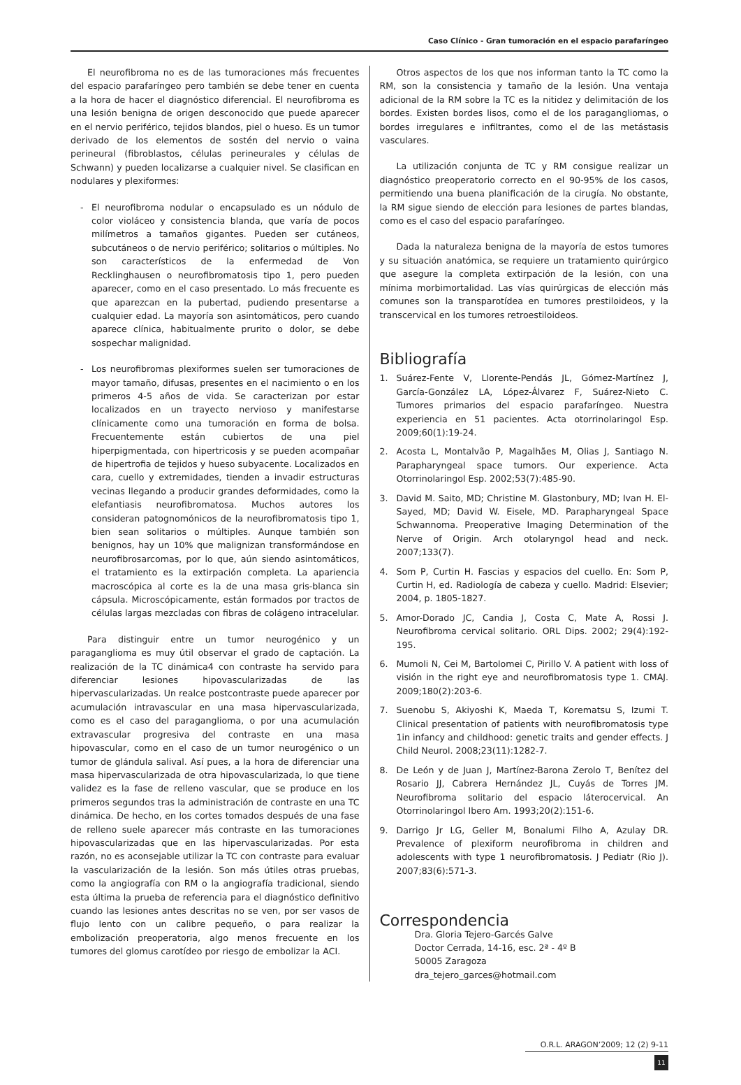Caso Clínico - Gran tumoración en el espacio parafaríngeo
El neurofibroma no es de las tumoraciones más frecuentes del espacio parafaríngeo pero también se debe tener en cuenta a la hora de hacer el diagnóstico diferencial. El neurofibroma es una lesión benigna de origen desconocido que puede aparecer en el nervio periférico, tejidos blandos, piel o hueso. Es un tumor derivado de los elementos de sostén del nervio o vaina perineural (fibroblastos, células perineurales y células de Schwann) y pueden localizarse a cualquier nivel. Se clasifican en nodulares y plexiformes:
- El neurofibroma nodular o encapsulado es un nódulo de color violáceo y consistencia blanda, que varía de pocos milímetros a tamaños gigantes. Pueden ser cutáneos, subcutáneos o de nervio periférico; solitarios o múltiples. No son característicos de la enfermedad de Von Recklinghausen o neurofibromatosis tipo 1, pero pueden aparecer, como en el caso presentado. Lo más frecuente es que aparezcan en la pubertad, pudiendo presentarse a cualquier edad. La mayoría son asintomáticos, pero cuando aparece clínica, habitualmente prurito o dolor, se debe sospechar malignidad.
- Los neurofibromas plexiformes suelen ser tumoraciones de mayor tamaño, difusas, presentes en el nacimiento o en los primeros 4-5 años de vida. Se caracterizan por estar localizados en un trayecto nervioso y manifestarse clínicamente como una tumoración en forma de bolsa. Frecuentemente están cubiertos de una piel hiperpigmentada, con hipertricosis y se pueden acompañar de hipertrofia de tejidos y hueso subyacente. Localizados en cara, cuello y extremidades, tienden a invadir estructuras vecinas llegando a producir grandes deformidades, como la elefantiasis neurofibromatosa. Muchos autores los consideran patognomónicos de la neurofibromatosis tipo 1, bien sean solitarios o múltiples. Aunque también son benignos, hay un 10% que malignizan transformándose en neurofibrosarcomas, por lo que, aún siendo asintomáticos, el tratamiento es la extirpación completa. La apariencia macroscópica al corte es la de una masa gris-blanca sin cápsula. Microscópicamente, están formados por tractos de células largas mezcladas con fibras de colágeno intracelular.
Para distinguir entre un tumor neurogénico y un paraganglioma es muy útil observar el grado de captación. La realización de la TC dinámica4 con contraste ha servido para diferenciar lesiones hipovascularizadas de las hipervascularizadas. Un realce postcontraste puede aparecer por acumulación intravascular en una masa hipervascularizada, como es el caso del paraganglioma, o por una acumulación extravascular progresiva del contraste en una masa hipovascular, como en el caso de un tumor neurogénico o un tumor de glándula salival. Así pues, a la hora de diferenciar una masa hipervascularizada de otra hipovascularizada, lo que tiene validez es la fase de relleno vascular, que se produce en los primeros segundos tras la administración de contraste en una TC dinámica. De hecho, en los cortes tomados después de una fase de relleno suele aparecer más contraste en las tumoraciones hipovascularizadas que en las hipervascularizadas. Por esta razón, no es aconsejable utilizar la TC con contraste para evaluar la vascularización de la lesión. Son más útiles otras pruebas, como la angiografía con RM o la angiografía tradicional, siendo esta última la prueba de referencia para el diagnóstico definitivo cuando las lesiones antes descritas no se ven, por ser vasos de flujo lento con un calibre pequeño, o para realizar la embolización preoperatoria, algo menos frecuente en los tumores del glomus carotídeo por riesgo de embolizar la ACI.
Otros aspectos de los que nos informan tanto la TC como la RM, son la consistencia y tamaño de la lesión. Una ventaja adicional de la RM sobre la TC es la nitidez y delimitación de los bordes. Existen bordes lisos, como el de los paragangliomas, o bordes irregulares e infiltrantes, como el de las metástasis vasculares.
La utilización conjunta de TC y RM consigue realizar un diagnóstico preoperatorio correcto en el 90-95% de los casos, permitiendo una buena planificación de la cirugía. No obstante, la RM sigue siendo de elección para lesiones de partes blandas, como es el caso del espacio parafaríngeo.
Dada la naturaleza benigna de la mayoría de estos tumores y su situación anatómica, se requiere un tratamiento quirúrgico que asegure la completa extirpación de la lesión, con una mínima morbimortalidad. Las vías quirúrgicas de elección más comunes son la transparotídea en tumores prestiloideos, y la transcervical en los tumores retroestiloideos.
Bibliografía
1. Suárez-Fente V, Llorente-Pendás JL, Gómez-Martínez J, García-González LA, López-Álvarez F, Suárez-Nieto C. Tumores primarios del espacio parafaríngeo. Nuestra experiencia en 51 pacientes. Acta otorrinolaringol Esp. 2009;60(1):19-24.
2. Acosta L, Montalvão P, Magalhães M, Olias J, Santiago N. Parapharyngeal space tumors. Our experience. Acta Otorrinolaringol Esp. 2002;53(7):485-90.
3. David M. Saito, MD; Christine M. Glastonbury, MD; Ivan H. El-Sayed, MD; David W. Eisele, MD. Parapharyngeal Space Schwannoma. Preoperative Imaging Determination of the Nerve of Origin. Arch otolaryngol head and neck. 2007;133(7).
4. Som P, Curtin H. Fascias y espacios del cuello. En: Som P, Curtin H, ed. Radiología de cabeza y cuello. Madrid: Elsevier; 2004, p. 1805-1827.
5. Amor-Dorado JC, Candia J, Costa C, Mate A, Rossi J. Neurofibroma cervical solitario. ORL Dips. 2002; 29(4):192-195.
6. Mumoli N, Cei M, Bartolomei C, Pirillo V. A patient with loss of visión in the right eye and neurofibromatosis type 1. CMAJ. 2009;180(2):203-6.
7. Suenobu S, Akiyoshi K, Maeda T, Korematsu S, Izumi T. Clinical presentation of patients with neurofibromatosis type 1in infancy and childhood: genetic traits and gender effects. J Child Neurol. 2008;23(11):1282-7.
8. De León y de Juan J, Martínez-Barona Zerolo T, Benítez del Rosario JJ, Cabrera Hernández JL, Cuyás de Torres JM. Neurofibroma solitario del espacio láterocervical. An Otorrinolaringol Ibero Am. 1993;20(2):151-6.
9. Darrigo Jr LG, Geller M, Bonalumi Filho A, Azulay DR. Prevalence of plexiform neurofibroma in children and adolescents with type 1 neurofibromatosis. J Pediatr (Rio J). 2007;83(6):571-3.
Correspondencia
Dra. Gloria Tejero-Garcés Galve
Doctor Cerrada, 14-16, esc. 2ª - 4º B
50005 Zaragoza
dra_tejero_garces@hotmail.com
O.R.L. ARAGON’2009; 12 (2) 9-11
11